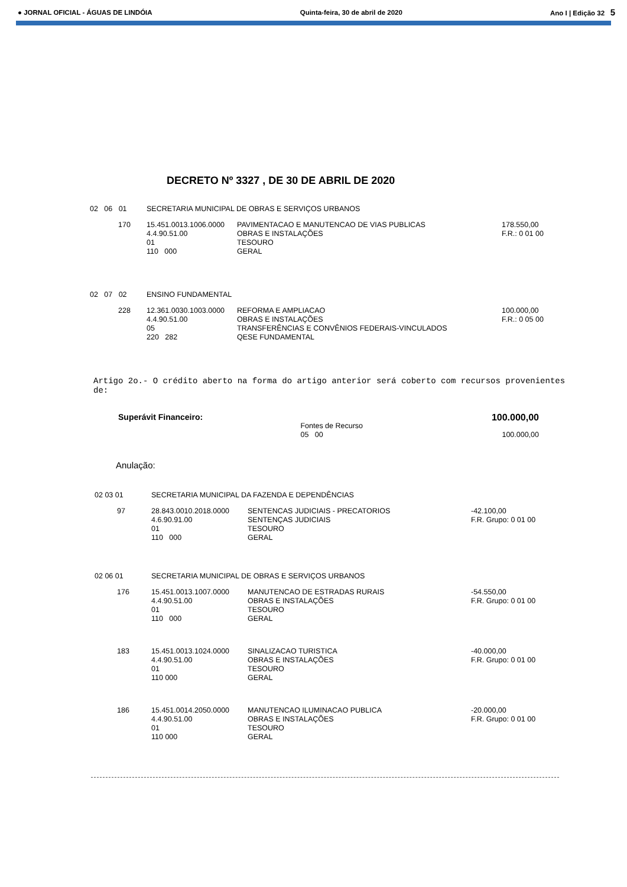● JORNAL OFICIAL - ÁGUAS DE LINDÓIA Quinta-feira, 30 de abril de 2020 Ano I | Edição 32 5
DECRETO Nº 3327 , DE 30 DE ABRIL DE 2020
| 02 06 01 | | SECRETARIA MUNICIPAL DE OBRAS E SERVIÇOS URBANOS | | |
| | 170 | 15.451.0013.1006.0000 4.4.90.51.00 01 110 000 | PAVIMENTACAO E MANUTENCAO DE VIAS PUBLICAS OBRAS E INSTALAÇÕES TESOURO GERAL | 178.550,00 F.R.: 0 01 00 |
| 02 07 02 | | ENSINO FUNDAMENTAL | | |
| | 228 | 12.361.0030.1003.0000 4.4.90.51.00 05 220 282 | REFORMA E AMPLIACAO OBRAS E INSTALAÇÕES TRANSFERÊNCIAS E CONVÊNIOS FEDERAIS-VINCULADOS QESE FUNDAMENTAL | 100.000,00 F.R.: 0 05 00 |
Artigo 2o.- O crédito aberto na forma do artigo anterior será coberto com recursos provenientes de:
| Superávit Financeiro: | | 100.000,00 |
| | Fontes de Recurso 05 00 | 100.000,00 |
Anulação:
| 02 03 01 | | SECRETARIA MUNICIPAL DA FAZENDA E DEPENDÊNCIAS | | |
| | 97 | 28.843.0010.2018.0000 4.6.90.91.00 01 110 000 | SENTENCAS JUDICIAIS - PRECATORIOS SENTENÇAS JUDICIAIS TESOURO GERAL | -42.100,00 F.R. Grupo: 0 01 00 |
| 02 06 01 | | SECRETARIA MUNICIPAL DE OBRAS E SERVIÇOS URBANOS | | |
| | 176 | 15.451.0013.1007.0000 4.4.90.51.00 01 110 000 | MANUTENCAO DE ESTRADAS RURAIS OBRAS E INSTALAÇÕES TESOURO GERAL | -54.550,00 F.R. Grupo: 0 01 00 |
| | 183 | 15.451.0013.1024.0000 4.4.90.51.00 01 110 000 | SINALIZACAO TURISTICA OBRAS E INSTALAÇÕES TESOURO GERAL | -40.000,00 F.R. Grupo: 0 01 00 |
| | 186 | 15.451.0014.2050.0000 4.4.90.51.00 01 110 000 | MANUTENCAO ILUMINACAO PUBLICA OBRAS E INSTALAÇÕES TESOURO GERAL | -20.000,00 F.R. Grupo: 0 01 00 |